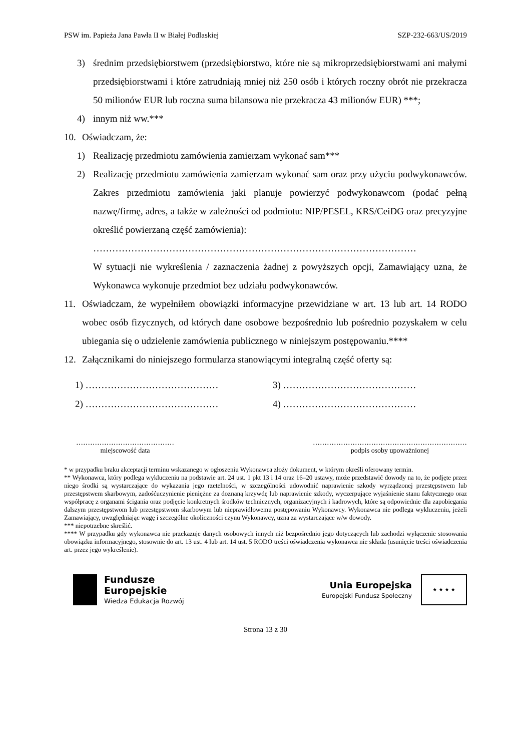PSW im. Papieża Jana Pawła II w Białej Podlaskiej SZP-232-663/US/2019
3) średnim przedsiębiorstwem (przedsiębiorstwo, które nie są mikroprzedsiębiorstwami ani małymi przedsiębiorstwami i które zatrudniają mniej niż 250 osób i których roczny obrót nie przekracza 50 milionów EUR lub roczna suma bilansowa nie przekracza 43 milionów EUR) ***;
4) innym niż ww.***
10. Oświadczam, że:
1) Realizację przedmiotu zamówienia zamierzam wykonać sam***
2) Realizację przedmiotu zamówienia zamierzam wykonać sam oraz przy użyciu podwykonawców. Zakres przedmiotu zamówienia jaki planuje powierzyć podwykonawcom (podać pełną nazwę/firmę, adres, a także w zależności od podmiotu: NIP/PESEL, KRS/CeiDG oraz precyzyjne określić powierzaną część zamówienia):
…………………………………………………………………………………………
W sytuacji nie wykreślenia / zaznaczenia żadnej z powyższych opcji, Zamawiający uzna, że Wykonawca wykonuje przedmiot bez udziału podwykonawców.
11. Oświadczam, że wypełniłem obowiązki informacyjne przewidziane w art. 13 lub art. 14 RODO wobec osób fizycznych, od których dane osobowe bezpośrednio lub pośrednio pozyskałem w celu ubiegania się o udzielenie zamówienia publicznego w niniejszym postępowaniu.****
12. Załącznikami do niniejszego formularza stanowiącymi integralną część oferty są:
1) …………………………………… 3) …………………………………… 2) …………………………………… 4) ……………………………………
……………………………………
miejscowość data
…………………………………………………………
podpis osoby upoważnionej
* w przypadku braku akceptacji terminu wskazanego w ogłoszeniu Wykonawca złoży dokument, w którym określi oferowany termin.
** Wykonawca, który podlega wykluczeniu na podstawie art. 24 ust. 1 pkt 13 i 14 oraz 16–20 ustawy, może przedstawić dowody na to, że podjęte przez niego środki są wystarczające do wykazania jego rzetelności, w szczególności udowodnić naprawienie szkody wyrządzonej przestępstwem lub przestępstwem skarbowym, zadośćuczynienie pieniężne za doznaną krzywdę lub naprawienie szkody, wyczerpujące wyjaśnienie stanu faktycznego oraz współpracę z organami ścigania oraz podjęcie konkretnych środków technicznych, organizacyjnych i kadrowych, które są odpowiednie dla zapobiegania dalszym przestępstwom lub przestępstwom skarbowym lub nieprawidłowemu postępowaniu Wykonawcy. Wykonawca nie podlega wykluczeniu, jeżeli Zamawiający, uwzględniając wagę i szczególne okoliczności czynu Wykonawcy, uzna za wystarczające w/w dowody.
*** niepotrzebne skreślić.
**** W przypadku gdy wykonawca nie przekazuje danych osobowych innych niż bezpośrednio jego dotyczących lub zachodzi wyłączenie stosowania obowiązku informacyjnego, stosownie do art. 13 ust. 4 lub art. 14 ust. 5 RODO treści oświadczenia wykonawca nie składa (usunięcie treści oświadczenia art. przez jego wykreślenie).
Fundusze
Europejskie
Wiedza Edukacja Rozwój
Unia Europejska
Europejski Fundusz Społeczny
★ ★ ★ ★
Strona 13 z 30